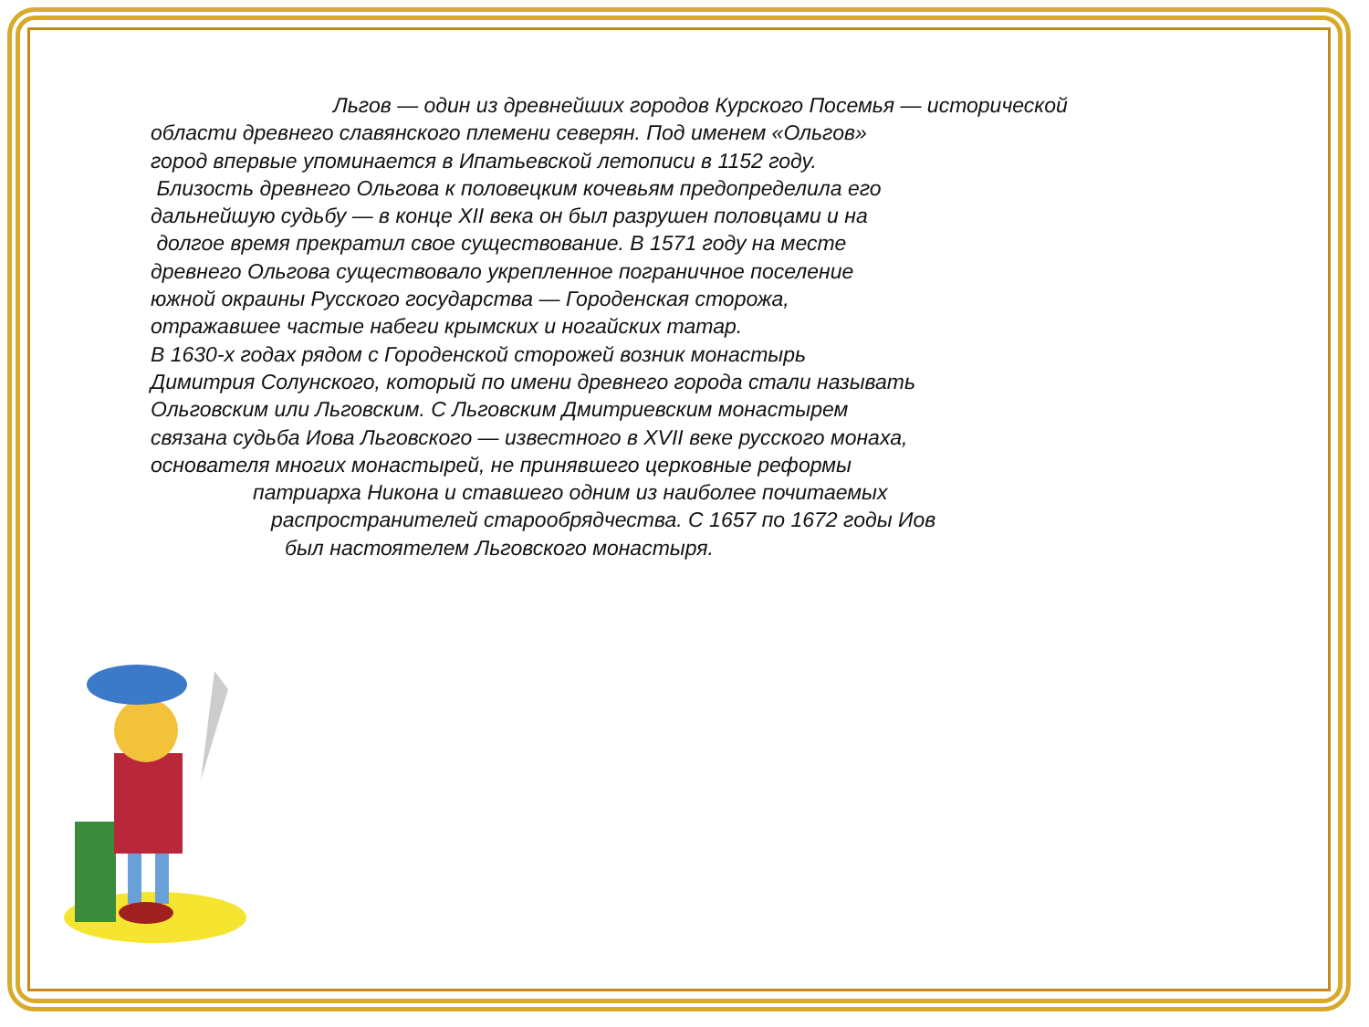Льгов — один из древнейших городов Курского Посемья — исторической
области древнего славянского племени северян. Под именем «Ольгов»
город впервые упоминается в Ипатьевской летописи в 1152 году.
Близость древнего Ольгова к половецким кочевьям предопределила его
дальнейшую судьбу — в конце XII века он был разрушен половцами и на
долгое время прекратил свое существование. В 1571 году на месте
древнего Ольгова существовало укрепленное пограничное поселение
южной окраины Русского государства — Городенская сторожа,
отражавшее частые набеги крымских и ногайских татар.
В 1630-х годах рядом с Городенской сторожей возник монастырь
Димитрия Солунского, который по имени древнего города стали называть
Ольговским или Льговским. С Льговским Дмитриевским монастырем
связана судьба Иова Льговского — известного в XVII веке русского монаха,
основателя многих монастырей, не принявшего церковные реформы
патриарха Никона и ставшего одним из наиболее почитаемых
распространителей старообрядчества. С 1657 по 1672 годы Иов
был настоятелем Льговского монастыря.